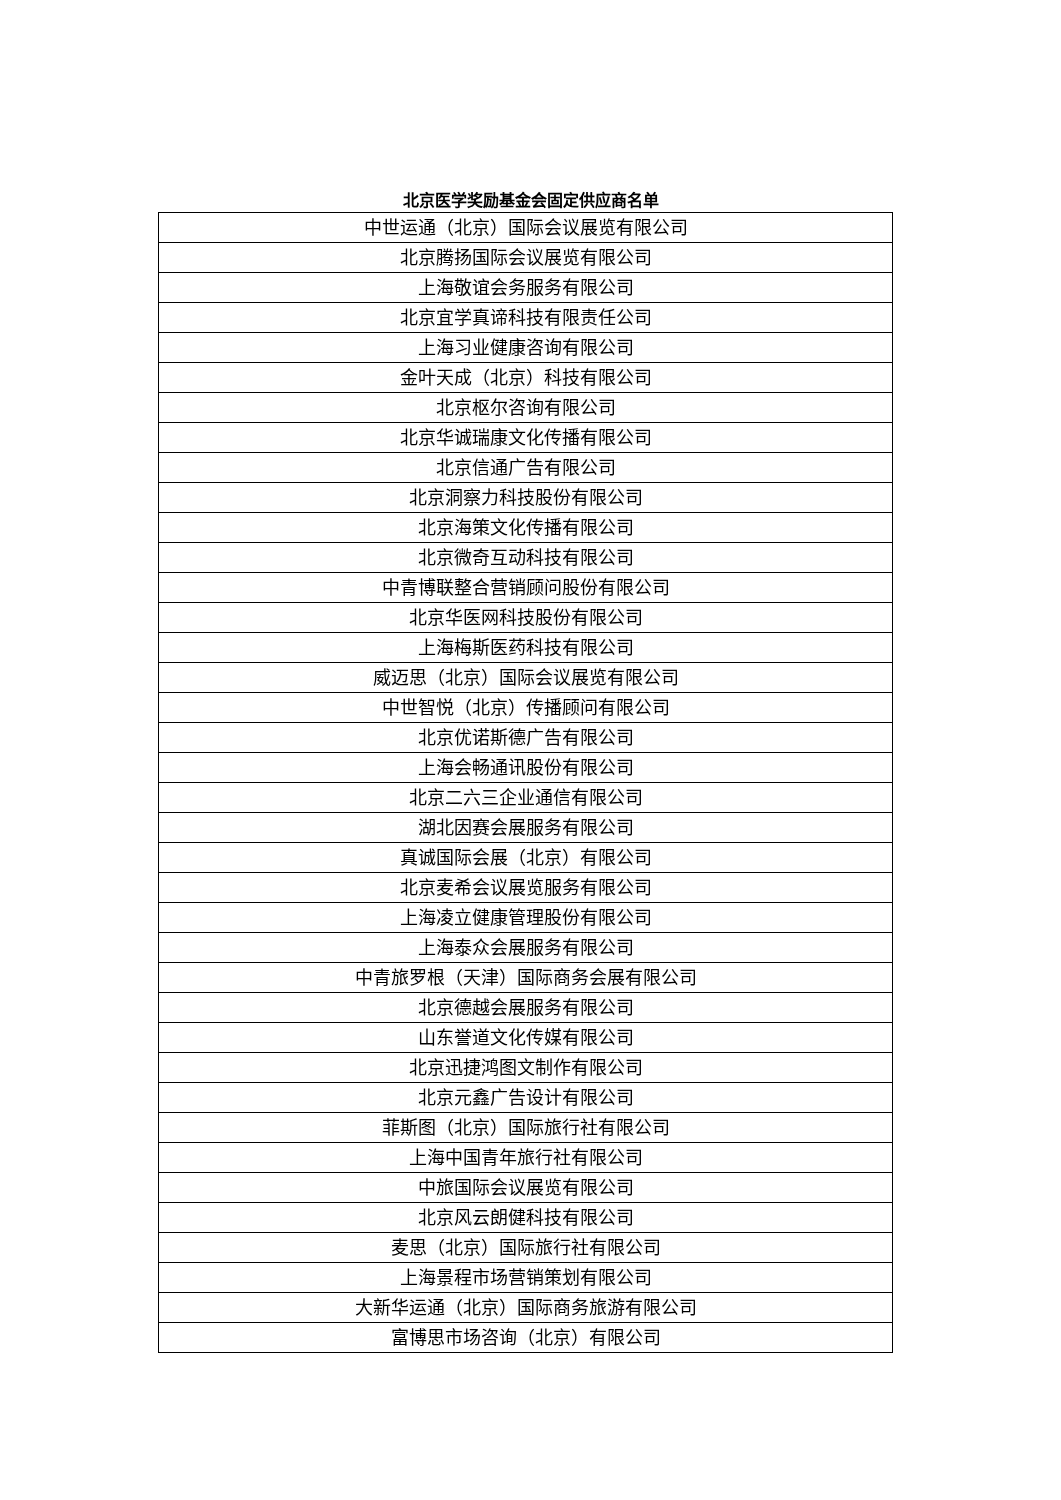北京医学奖励基金会固定供应商名单
| 中世运通（北京）国际会议展览有限公司 |
| 北京腾扬国际会议展览有限公司 |
| 上海敬谊会务服务有限公司 |
| 北京宜学真谛科技有限责任公司 |
| 上海习业健康咨询有限公司 |
| 金叶天成（北京）科技有限公司 |
| 北京枢尔咨询有限公司 |
| 北京华诚瑞康文化传播有限公司 |
| 北京信通广告有限公司 |
| 北京洞察力科技股份有限公司 |
| 北京海策文化传播有限公司 |
| 北京微奇互动科技有限公司 |
| 中青博联整合营销顾问股份有限公司 |
| 北京华医网科技股份有限公司 |
| 上海梅斯医药科技有限公司 |
| 威迈思（北京）国际会议展览有限公司 |
| 中世智悦（北京）传播顾问有限公司 |
| 北京优诺斯德广告有限公司 |
| 上海会畅通讯股份有限公司 |
| 北京二六三企业通信有限公司 |
| 湖北因赛会展服务有限公司 |
| 真诚国际会展（北京）有限公司 |
| 北京麦希会议展览服务有限公司 |
| 上海凌立健康管理股份有限公司 |
| 上海泰众会展服务有限公司 |
| 中青旅罗根（天津）国际商务会展有限公司 |
| 北京德越会展服务有限公司 |
| 山东誉道文化传媒有限公司 |
| 北京迅捷鸿图文制作有限公司 |
| 北京元鑫广告设计有限公司 |
| 菲斯图（北京）国际旅行社有限公司 |
| 上海中国青年旅行社有限公司 |
| 中旅国际会议展览有限公司 |
| 北京风云朗健科技有限公司 |
| 麦思（北京）国际旅行社有限公司 |
| 上海景程市场营销策划有限公司 |
| 大新华运通（北京）国际商务旅游有限公司 |
| 富博思市场咨询（北京）有限公司 |